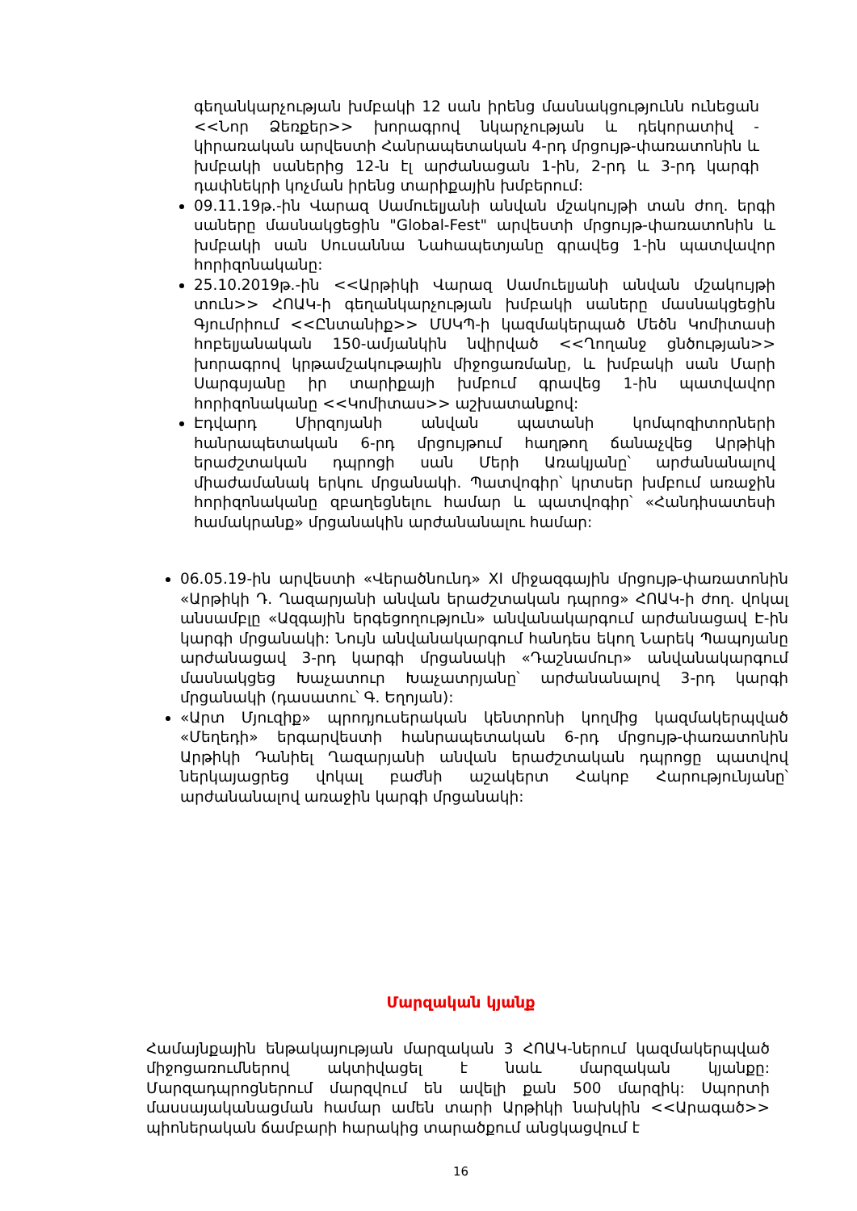գեղանկարչության խմբակի 12 սան իրենց մասնակցությունն ունեցան <<Նոր Ձեռքեր>> խորագրով նկարչության և դեկորատիվ - կիրառական արվեստի Հանրապետական 4-րդ մրցույթ-փառատոնին և խմբակի սաներից 12-ն էլ արժանացան 1-ին, 2-րդ և 3-րդ կարգի դափնեկրի կոչման իրենց տարիքային խմբերում:
09.11.19թ.-ին Վարազ Սամուելյանի անվան մշակույթի տան ժող. երգի սաները մասնակցեցին "Global-Fest" արվեստի մրցույթ-փառատոնին և խմբակի սան Սուսաննա Նահապետյանը գրավեց 1-ին պատվավոր հորիզոնականը:
25.10.2019թ.-ին <<Արթիկի Վարազ Սամուելյանի անվան մշակույթի տուն>> ՀՈԱԿ-ի գեղանկարչության խմբակի սաները մասնակցեցին Գյումրիում <<Ընտանիք>> ՄՍԿՊ-ի կազմակերպած Մեծն Կոմիտասի հոբելյանական 150-ամյանկին նվիրված <<Ղողանջ ցնծության>> խորագրով կրթամշակութային միջոցառմանը, և խմբակի սան Մարի Սարգսյանը իր տարիքայի խմբում գրավեց 1-ին պատվավոր հորիզոնականը <<Կոմիտաս>> աշխատանքով:
Էդվարդ Միրզոյանի անվան պատանի կոմպոզիտորների հանրապետական 6-րդ մրցույթում հաղթող ճանաչվեց Արթիկի երաժշտական դպրոցի սան Մերի Առակյանը՝ արժանանալով միաժամանակ երկու մրցանակի. Պատվոգիր՝ կրտսեր խմբում առաջին հորիզոնականը զբաղեցնելու համար և պատվոգիր՝ «Հանդիսատեսի համակրանք» մրցանակին արժանանալու համար:
06.05.19-ին արվեստի «Վերածնունդ» XI միջազգային մրցույթ-փառատոնին «Արթիկի Դ. Ղազարյանի անվան երաժշտական դպրոց» ՀՈԱԿ-ի ժող. վոկալ անսամբլը «Ազգային երգեցողություն» անվանակարգում արժանացավ Է-ին կարգի մրցանակի: Նույն անվանակարգում հանդես եկող Նարեկ Պապոյանը արժանացավ 3-րդ կարգի մրցանակի «Դաշնամուր» անվանակարգում մասնակցեց Խաչատուր Խաչատրյանը՝ արժանանալով 3-րդ կարգի մրցանակի (դասատու՝ Գ. Եղոյան):
«Արտ Մյուզիք» պրոդյուսերական կենտրոնի կողմից կազմակերպված «Մեղեդի» երգարվեստի հանրապետական 6-րդ մրցույթ-փառատոնին Արթիկի Դանիել Ղազարյանի անվան երաժշտական դպրոցը պատվով ներկայացրեց վոկալ բաժնի աշակերտ Հակոբ Հարությունյանը՝ արժանանալով առաջին կարգի մրցանակի:
Մարզական կյանք
Համայնքային ենթակայության մարզական 3 ՀՈԱԿ-ներում կազմակերպված միջոցառումներով ակտիվացել է նաև մարզական կյանքը: Մարզադպրոցներում մարզվում են ավելի քան 500 մարզիկ: Սպորտի մասսայականացման համար ամեն տարի Արթիկի նախկին <<Արագած>> պիոներական ճամբարի հարակից տարածքում անցկացվում է
16